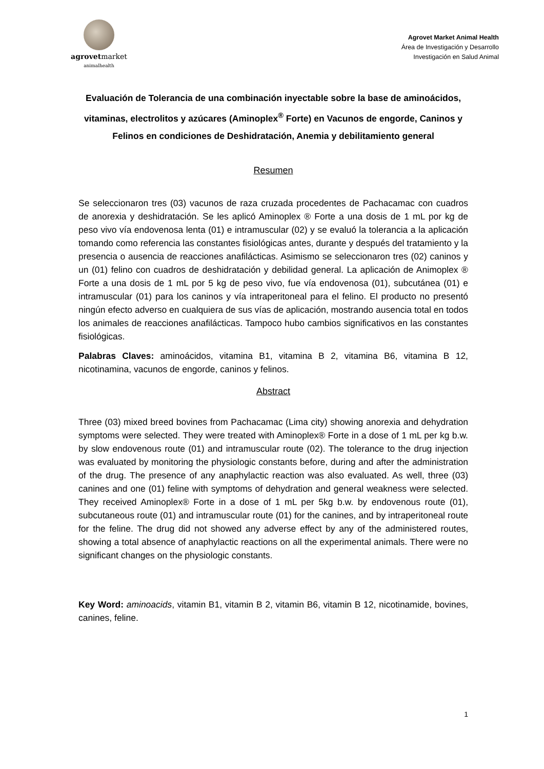agrovetmarket
animalhealth
Agrovet Market Animal Health
Área de Investigación y Desarrollo
Investigación en Salud Animal
Evaluación de Tolerancia de una combinación inyectable sobre la base de aminoácidos, vitaminas, electrolitos y azúcares (Aminoplex<sup>®</sup> Forte) en Vacunos de engorde, Caninos y Felinos en condiciones de Deshidratación, Anemia y debilitamiento general
Resumen
Se seleccionaron tres (03) vacunos de raza cruzada procedentes de Pachacamac con cuadros de anorexia y deshidratación. Se les aplicó Aminoplex ® Forte a una dosis de 1 mL por kg de peso vivo vía endovenosa lenta (01) e intramuscular (02) y se evaluó la tolerancia a la aplicación tomando como referencia las constantes fisiológicas antes, durante y después del tratamiento y la presencia o ausencia de reacciones anafilácticas. Asimismo se seleccionaron tres (02) caninos y un (01) felino con cuadros de deshidratación y debilidad general. La aplicación de Animoplex ® Forte a una dosis de 1 mL por 5 kg de peso vivo, fue vía endovenosa (01), subcutánea (01) e intramuscular (01) para los caninos y vía intraperitoneal para el felino. El producto no presentó ningún efecto adverso en cualquiera de sus vías de aplicación, mostrando ausencia total en todos los animales de reacciones anafilácticas. Tampoco hubo cambios significativos en las constantes fisiológicas.
Palabras Claves: aminoácidos, vitamina B1, vitamina B 2, vitamina B6, vitamina B 12, nicotinamina, vacunos de engorde, caninos y felinos.
Abstract
Three (03) mixed breed bovines from Pachacamac (Lima city) showing anorexia and dehydration symptoms were selected. They were treated with Aminoplex® Forte in a dose of 1 mL per kg b.w. by slow endovenous route (01) and intramuscular route (02). The tolerance to the drug injection was evaluated by monitoring the physiologic constants before, during and after the administration of the drug. The presence of any anaphylactic reaction was also evaluated. As well, three (03) canines and one (01) feline with symptoms of dehydration and general weakness were selected. They received Aminoplex® Forte in a dose of 1 mL per 5kg b.w. by endovenous route (01), subcutaneous route (01) and intramuscular route (01) for the canines, and by intraperitoneal route for the feline. The drug did not showed any adverse effect by any of the administered routes, showing a total absence of anaphylactic reactions on all the experimental animals. There were no significant changes on the physiologic constants.
Key Word: aminoacids, vitamin B1, vitamin B 2, vitamin B6, vitamin B 12, nicotinamide, bovines, canines, feline.
1